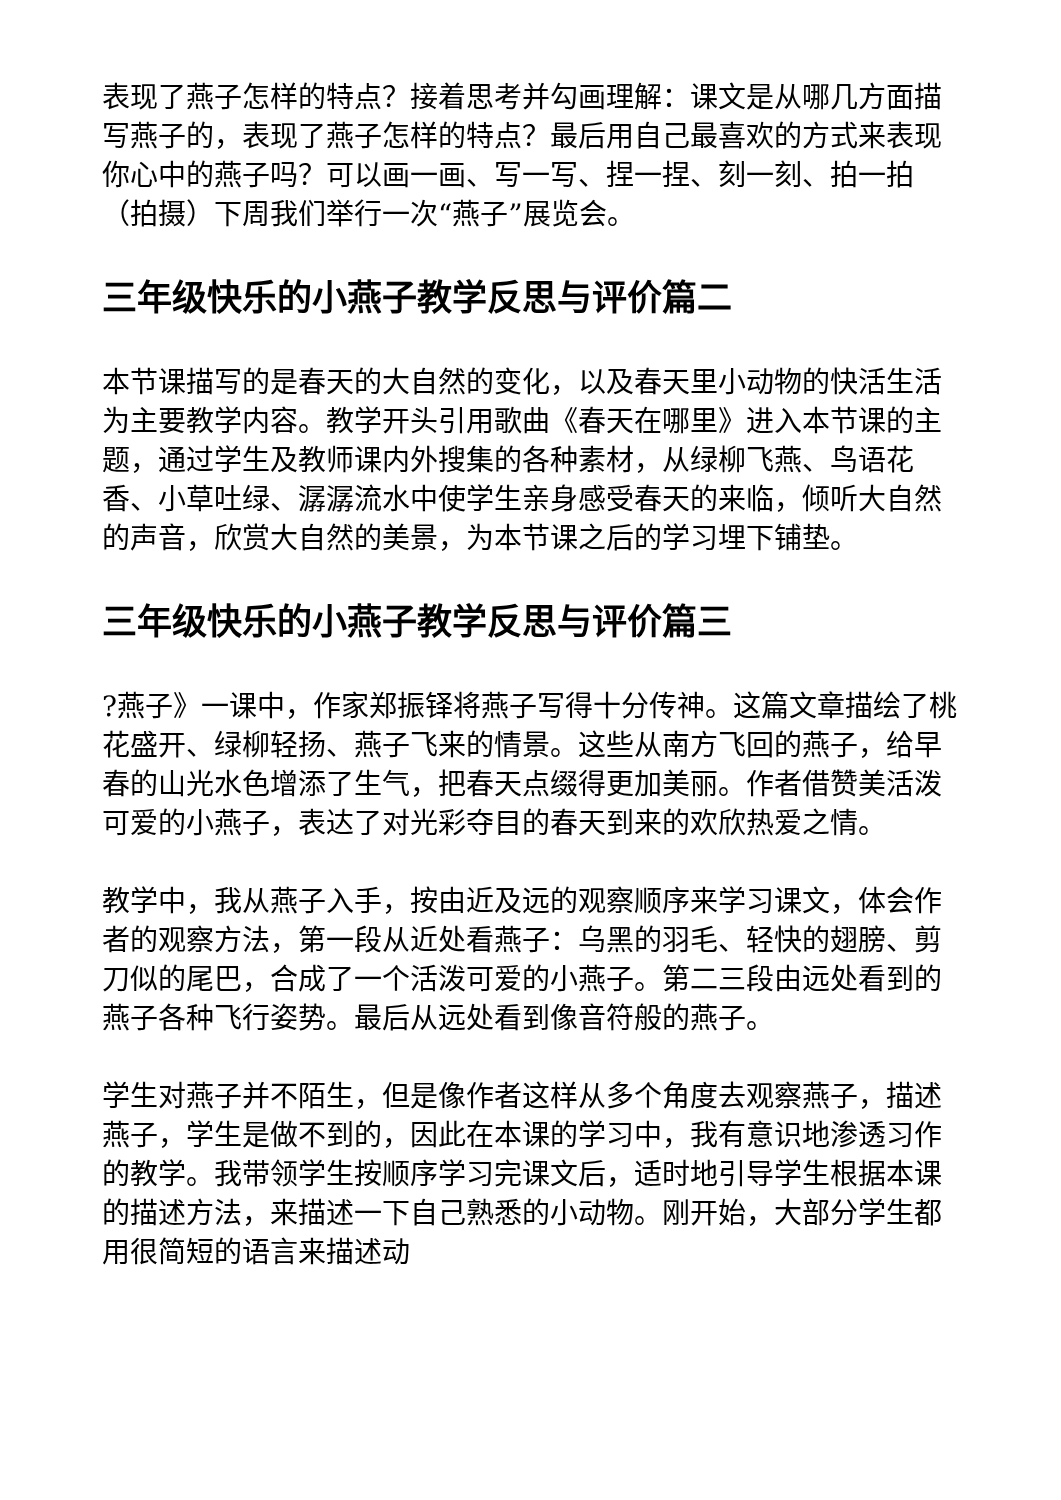表现了燕子怎样的特点？接着思考并勾画理解：课文是从哪几方面描写燕子的，表现了燕子怎样的特点？最后用自己最喜欢的方式来表现你心中的燕子吗？可以画一画、写一写、捏一捏、刻一刻、拍一拍（拍摄）下周我们举行一次“燕子”展览会。
三年级快乐的小燕子教学反思与评价篇二
本节课描写的是春天的大自然的变化，以及春天里小动物的快活生活为主要教学内容。教学开头引用歌曲《春天在哪里》进入本节课的主题，通过学生及教师课内外搜集的各种素材，从绿柳飞燕、鸟语花香、小草吐绿、潺潺流水中使学生亲身感受春天的来临，倾听大自然的声音，欣赏大自然的美景，为本节课之后的学习埋下铺垫。
三年级快乐的小燕子教学反思与评价篇三
?燕子》一课中，作家郑振铎将燕子写得十分传神。这篇文章描绘了桃花盛开、绿柳轻扬、燕子飞来的情景。这些从南方飞回的燕子，给早春的山光水色增添了生气，把春天点缀得更加美丽。作者借赞美活泼可爱的小燕子，表达了对光彩夺目的春天到来的欢欣热爱之情。
教学中，我从燕子入手，按由近及远的观察顺序来学习课文，体会作者的观察方法，第一段从近处看燕子：乌黑的羽毛、轻快的翅膀、剪刀似的尾巴，合成了一个活泼可爱的小燕子。第二三段由远处看到的燕子各种飞行姿势。最后从远处看到像音符般的燕子。
学生对燕子并不陌生，但是像作者这样从多个角度去观察燕子，描述燕子，学生是做不到的，因此在本课的学习中，我有意识地渗透习作的教学。我带领学生按顺序学习完课文后，适时地引导学生根据本课的描述方法，来描述一下自己熟悉的小动物。刚开始，大部分学生都用很简短的语言来描述动